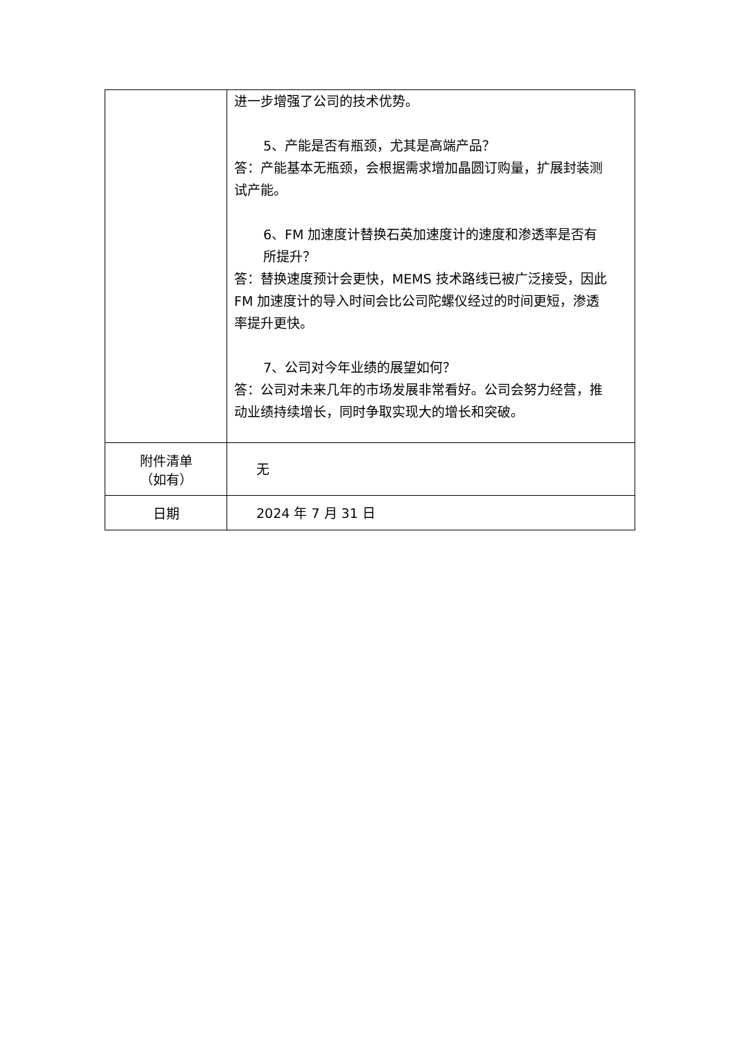| | 进一步增强了公司的技术优势。 5、产能是否有瓶颈，尤其是高端产品？ 答：产能基本无瓶颈，会根据需求增加晶圆订购量，扩展封装测试产能。 6、FM 加速度计替换石英加速度计的速度和渗透率是否有所提升？ 答：替换速度预计会更快，MEMS 技术路线已被广泛接受，因此 FM 加速度计的导入时间会比公司陀螺仪经过的时间更短，渗透率提升更快。 7、公司对今年业绩的展望如何？ 答：公司对未来几年的市场发展非常看好。公司会努力经营，推动业绩持续增长，同时争取实现大的增长和突破。 |
| 附件清单 （如有） | 无 |
| 日期 | 2024 年 7 月 31 日 |